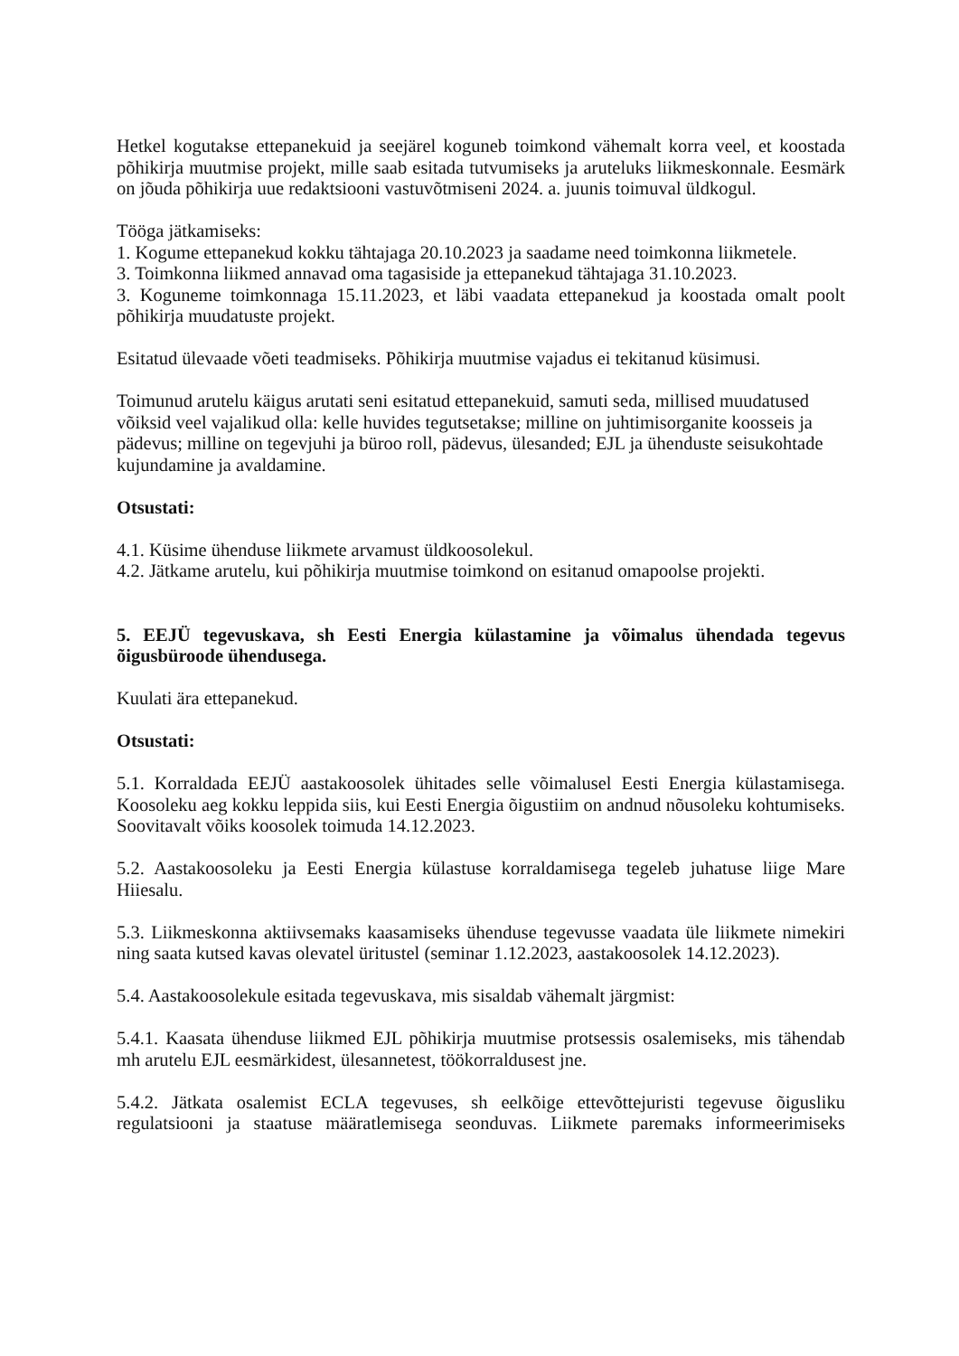Hetkel kogutakse ettepanekuid ja seejärel koguneb toimkond vähemalt korra veel, et koostada põhikirja muutmise projekt, mille saab esitada tutvumiseks ja aruteluks liikmeskonnale. Eesmärk on jõuda põhikirja uue redaktsiooni vastuvõtmiseni 2024. a. juunis toimuval üldkogul.
Tööga jätkamiseks:
1. Kogume ettepanekud kokku tähtajaga 20.10.2023 ja saadame need toimkonna liikmetele.
3. Toimkonna liikmed annavad oma tagasiside ja ettepanekud tähtajaga 31.10.2023.
3. Koguneme toimkonnaga 15.11.2023, et läbi vaadata ettepanekud ja koostada omalt poolt põhikirja muudatuste projekt.
Esitatud ülevaade võeti teadmiseks. Põhikirja muutmise vajadus ei tekitanud küsimusi.
Toimunud arutelu käigus arutati seni esitatud ettepanekuid, samuti seda, millised muudatused võiksid veel vajalikud olla: kelle huvides tegutsetakse; milline on juhtimisorganite koosseis ja pädevus; milline on tegevjuhi ja büroo roll, pädevus, ülesanded; EJL ja ühenduste seisukohtade kujundamine ja avaldamine.
Otsustati:
4.1. Küsime ühenduse liikmete arvamust üldkoosolekul.
4.2. Jätkame arutelu, kui põhikirja muutmise toimkond on esitanud omapoolse projekti.
5. EEJÜ tegevuskava, sh Eesti Energia külastamine ja võimalus ühendada tegevus õigusbüroode ühendusega.
Kuulati ära ettepanekud.
Otsustati:
5.1. Korraldada EEJÜ aastakoosolek ühitades selle võimalusel Eesti Energia külastamisega. Koosoleku aeg kokku leppida siis, kui Eesti Energia õigustiim on andnud nõusoleku kohtumiseks. Soovitavalt võiks koosolek toimuda 14.12.2023.
5.2. Aastakoosoleku ja Eesti Energia külastuse korraldamisega tegeleb juhatuse liige Mare Hiiesalu.
5.3. Liikmeskonna aktiivsemaks kaasamiseks ühenduse tegevusse vaadata üle liikmete nimekiri ning saata kutsed kavas olevatel üritustel (seminar 1.12.2023, aastakoosolek 14.12.2023).
5.4. Aastakoosolekule esitada tegevuskava, mis sisaldab vähemalt järgmist:
5.4.1. Kaasata ühenduse liikmed EJL põhikirja muutmise protsessis osalemiseks, mis tähendab mh arutelu EJL eesmärkidest, ülesannetest, töökorraldusest jne.
5.4.2. Jätkata osalemist ECLA tegevuses, sh eelkõige ettevõttejuristi tegevuse õigusliku regulatsiooni ja staatuse määratlemisega seonduvas. Liikmete paremaks informeerimiseks